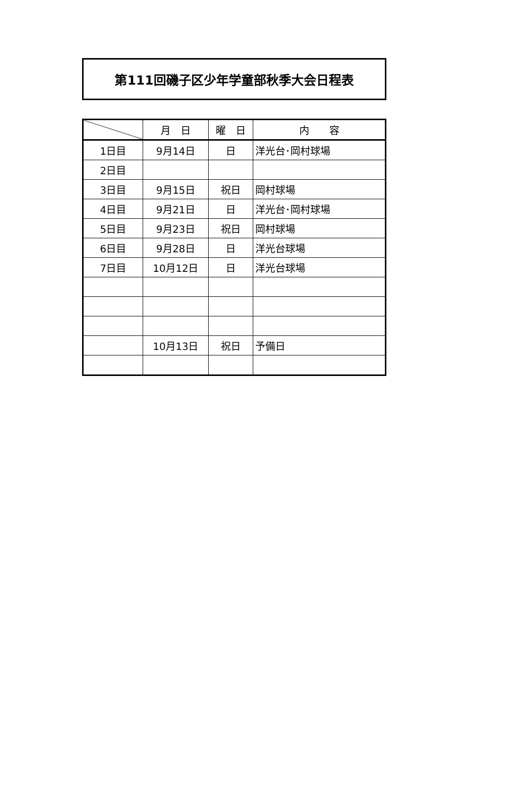第111回磯子区少年学童部秋季大会日程表
| | 月 日 | 曜 日 | 内 容 |
| --- | --- | --- | --- |
| 1日目 | 9月14日 | 日 | 洋光台･岡村球場 |
| 2日目 | | | |
| 3日目 | 9月15日 | 祝日 | 岡村球場 |
| 4日目 | 9月21日 | 日 | 洋光台･岡村球場 |
| 5日目 | 9月23日 | 祝日 | 岡村球場 |
| 6日目 | 9月28日 | 日 | 洋光台球場 |
| 7日目 | 10月12日 | 日 | 洋光台球場 |
| | 10月13日 | 祝日 | 予備日 |